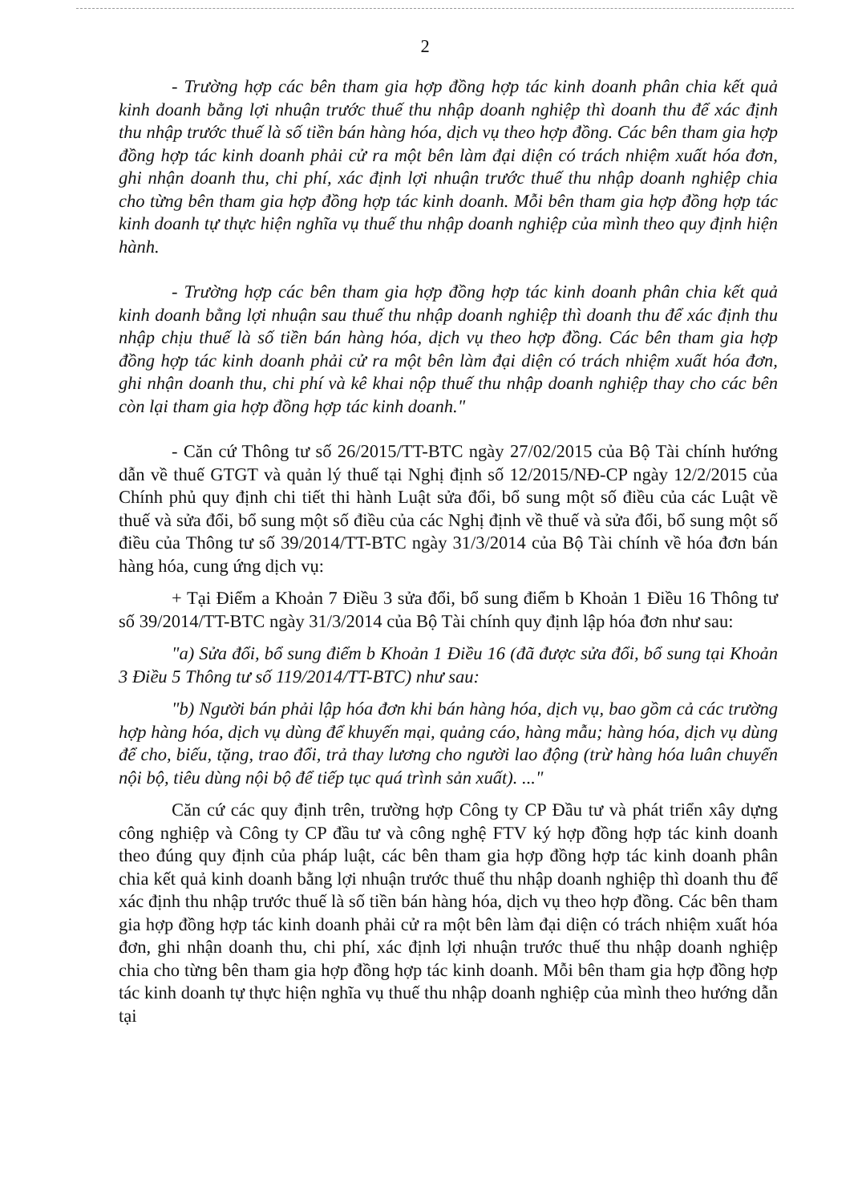2
- Trường hợp các bên tham gia hợp đồng hợp tác kinh doanh phân chia kết quả kinh doanh bằng lợi nhuận trước thuế thu nhập doanh nghiệp thì doanh thu để xác định thu nhập trước thuế là số tiền bán hàng hóa, dịch vụ theo hợp đồng. Các bên tham gia hợp đồng hợp tác kinh doanh phải cử ra một bên làm đại diện có trách nhiệm xuất hóa đơn, ghi nhận doanh thu, chi phí, xác định lợi nhuận trước thuế thu nhập doanh nghiệp chia cho từng bên tham gia hợp đồng hợp tác kinh doanh. Mỗi bên tham gia hợp đồng hợp tác kinh doanh tự thực hiện nghĩa vụ thuế thu nhập doanh nghiệp của mình theo quy định hiện hành.
- Trường hợp các bên tham gia hợp đồng hợp tác kinh doanh phân chia kết quả kinh doanh bằng lợi nhuận sau thuế thu nhập doanh nghiệp thì doanh thu để xác định thu nhập chịu thuế là số tiền bán hàng hóa, dịch vụ theo hợp đồng. Các bên tham gia hợp đồng hợp tác kinh doanh phải cử ra một bên làm đại diện có trách nhiệm xuất hóa đơn, ghi nhận doanh thu, chi phí và kê khai nộp thuế thu nhập doanh nghiệp thay cho các bên còn lại tham gia hợp đồng hợp tác kinh doanh."
- Căn cứ Thông tư số 26/2015/TT-BTC ngày 27/02/2015 của Bộ Tài chính hướng dẫn về thuế GTGT và quản lý thuế tại Nghị định số 12/2015/NĐ-CP ngày 12/2/2015 của Chính phủ quy định chi tiết thi hành Luật sửa đổi, bổ sung một số điều của các Luật về thuế và sửa đổi, bổ sung một số điều của các Nghị định về thuế và sửa đổi, bổ sung một số điều của Thông tư số 39/2014/TT-BTC ngày 31/3/2014 của Bộ Tài chính về hóa đơn bán hàng hóa, cung ứng dịch vụ:
+ Tại Điểm a Khoản 7 Điều 3 sửa đổi, bổ sung điểm b Khoản 1 Điều 16 Thông tư số 39/2014/TT-BTC ngày 31/3/2014 của Bộ Tài chính quy định lập hóa đơn như sau:
"a) Sửa đổi, bổ sung điểm b Khoản 1 Điều 16 (đã được sửa đổi, bổ sung tại Khoản 3 Điều 5 Thông tư số 119/2014/TT-BTC) như sau:
"b) Người bán phải lập hóa đơn khi bán hàng hóa, dịch vụ, bao gồm cả các trường hợp hàng hóa, dịch vụ dùng để khuyến mại, quảng cáo, hàng mẫu; hàng hóa, dịch vụ dùng để cho, biếu, tặng, trao đổi, trả thay lương cho người lao động (trừ hàng hóa luân chuyển nội bộ, tiêu dùng nội bộ để tiếp tục quá trình sản xuất). ..."
Căn cứ các quy định trên, trường hợp Công ty CP Đầu tư và phát triển xây dựng công nghiệp và Công ty CP đầu tư và công nghệ FTV ký hợp đồng hợp tác kinh doanh theo đúng quy định của pháp luật, các bên tham gia hợp đồng hợp tác kinh doanh phân chia kết quả kinh doanh bằng lợi nhuận trước thuế thu nhập doanh nghiệp thì doanh thu để xác định thu nhập trước thuế là số tiền bán hàng hóa, dịch vụ theo hợp đồng. Các bên tham gia hợp đồng hợp tác kinh doanh phải cử ra một bên làm đại diện có trách nhiệm xuất hóa đơn, ghi nhận doanh thu, chi phí, xác định lợi nhuận trước thuế thu nhập doanh nghiệp chia cho từng bên tham gia hợp đồng hợp tác kinh doanh. Mỗi bên tham gia hợp đồng hợp tác kinh doanh tự thực hiện nghĩa vụ thuế thu nhập doanh nghiệp của mình theo hướng dẫn tại